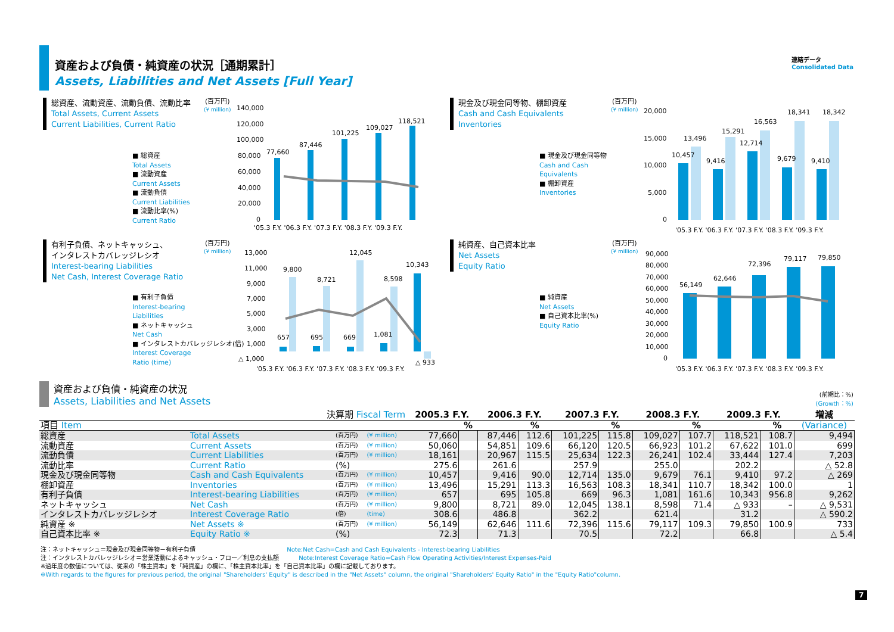資産および負債・純資産の状況［通期累計］
Assets, Liabilities and Net Assets [Full Year]
連結データ
Consolidated Data
総資産、流動資産、流動負債、流動比率
Total Assets, Current Assets
Current Liabilities, Current Ratio
■ 総資産
Total Assets
■ 流動資産
Current Assets
■ 流動負債
Current Liabilities
■ 流動比率(%)
Current Ratio
(百万円)
(¥ million)
140,000
120,000
100,000
80,000
60,000
40,000
20,000
0
77,660
87,446
101,225
109,027
118,521
'05.3 F.Y. '06.3 F.Y. '07.3 F.Y. '08.3 F.Y. '09.3 F.Y.
現金及び現金同等物、棚卸資産
Cash and Cash Equivalents
Inventories
■ 現金及び現金同等物
Cash and Cash
Equivalents
■ 棚卸資産
Inventories
(百万円)
(¥ million)
20,000
15,000
10,000
5,000
0
10,457
13,496
9,416
15,291
12,714
16,563
9,679
18,341
9,410
18,342
'05.3 F.Y. '06.3 F.Y. '07.3 F.Y. '08.3 F.Y. '09.3 F.Y.
有利子負債、ネットキャッシュ、
インタレストカバレッジレシオ
Interest-bearing Liabilities
Net Cash, Interest Coverage Ratio
■ 有利子負債
Interest-bearing
Liabilities
■ ネットキャッシュ
Net Cash
■ インタレストカバレッジレシオ(倍)
Interest Coverage
Ratio (time)
(百万円)
(¥ million)
13,000
11,000
9,000
7,000
5,000
3,000
1,000
△ 1,000
9,800
8,721
12,045
8,598
10,343
657
695
669
1,081
△ 933
'05.3 F.Y. '06.3 F.Y. '07.3 F.Y. '08.3 F.Y. '09.3 F.Y.
純資産、自己資本比率
Net Assets
Equity Ratio
■ 純資産
Net Assets
■ 自己資本比率(%)
Equity Ratio
(百万円)
(¥ million)
90,000
80,000
70,000
60,000
50,000
40,000
30,000
20,000
10,000
0
56,149
62,646
72,396
79,117
79,850
'05.3 F.Y. '06.3 F.Y. '07.3 F.Y. '08.3 F.Y. '09.3 F.Y.
資産および負債・純資産の状況
Assets, Liabilities and Net Assets
(前期比：%)
(Growth：%)
| 決算期 Fiscal Term | | | | 2005.3 F.Y. | | 2006.3 F.Y. | | 2007.3 F.Y. | | 2008.3 F.Y. | | 2009.3 F.Y. | | 増減 |
| --- | --- | --- | --- | --- | --- | --- | --- | --- | --- | --- | --- | --- | --- | --- |
| 項目 Item | | | | | % | | % | | % | | % | | % | (Variance) |
| 総資産 | Total Assets | (百万円) | (¥ million) | 77,660 | | 87,446 | 112.6 | 101,225 | 115.8 | 109,027 | 107.7 | 118,521 | 108.7 | 9,494 |
| 流動資産 | Current Assets | (百万円) | (¥ million) | 50,060 | | 54,851 | 109.6 | 66,120 | 120.5 | 66,923 | 101.2 | 67,622 | 101.0 | 699 |
| 流動負債 | Current Liabilities | (百万円) | (¥ million) | 18,161 | | 20,967 | 115.5 | 25,634 | 122.3 | 26,241 | 102.4 | 33,444 | 127.4 | 7,203 |
| 流動比率 | Current Ratio | (%) | | 275.6 | | 261.6 | | 257.9 | | 255.0 | | 202.2 | | △ 52.8 |
| 現金及び現金同等物 | Cash and Cash Equivalents | (百万円) | (¥ million) | 10,457 | | 9,416 | 90.0 | 12,714 | 135.0 | 9,679 | 76.1 | 9,410 | 97.2 | △ 269 |
| 棚卸資産 | Inventories | (百万円) | (¥ million) | 13,496 | | 15,291 | 113.3 | 16,563 | 108.3 | 18,341 | 110.7 | 18,342 | 100.0 | 1 |
| 有利子負債 | Interest-bearing Liabilities | (百万円) | (¥ million) | 657 | | 695 | 105.8 | 669 | 96.3 | 1,081 | 161.6 | 10,343 | 956.8 | 9,262 |
| ネットキャッシュ | Net Cash | (百万円) | (¥ million) | 9,800 | | 8,721 | 89.0 | 12,045 | 138.1 | 8,598 | 71.4 | △ 933 | – | △ 9,531 |
| インタレストカバレッジレシオ | Interest Coverage Ratio | (倍) | (time) | 308.6 | | 486.8 | | 362.2 | | 621.4 | | 31.2 | | △ 590.2 |
| 純資産 ※ | Net Assets ※ | (百万円) | (¥ million) | 56,149 | | 62,646 | 111.6 | 72,396 | 115.6 | 79,117 | 109.3 | 79,850 | 100.9 | 733 |
| 自己資本比率 ※ | Equity Ratio ※ | (%) | | 72.3 | | 71.3 | | 70.5 | | 72.2 | | 66.8 | | △ 5.4 |
注：ネットキャッシュ＝現金及び現金同等物－有利子負債 Note:Net Cash=Cash and Cash Equivalents - Interest-bearing Liabilities
注：インタレストカバレッジレシオ＝営業活動によるキャッシュ・フロー／利息の支払額 Note:Interest Coverage Ratio=Cash Flow Operating Activities/Interest Expenses-Paid
※過年度の数値については、従来の「株主資本」を「純資産」の欄に、「株主資本比率」を「自己資本比率」の欄に記載しております。
※With regards to the figures for previous period, the original "Shareholders' Equity" is described in the "Net Assets" column, the original "Shareholders' Equity Ratio" in the "Equity Ratio"column.
7